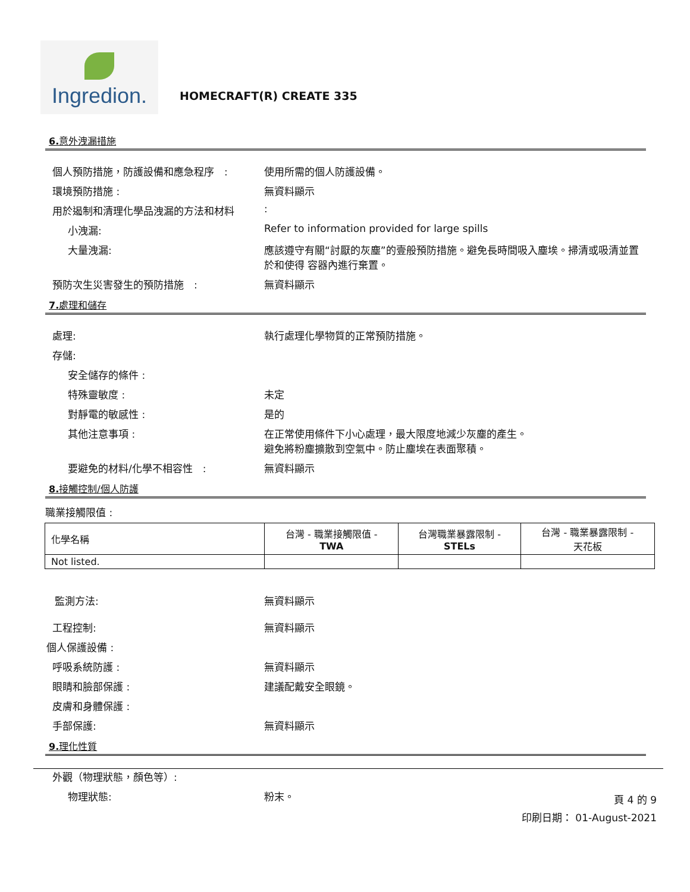Ingredion.
HOMECRAFT(R) CREATE 335
6. 意外洩漏措施
個人預防措施，防護設備和應急程序　: 使用所需的個人防護設備。
環境預防措施 : 無資料顯示
用於遏制和清理化學品洩漏的方法和材料 :
小洩漏: Refer to information provided for large spills
大量洩漏: 應該遵守有關“討厭的灰塵”的壹般預防措施。避免長時間吸入塵埃。掃清或吸清並置於和使得 容器內進行棄置。
預防次生災害發生的預防措施　: 無資料顯示
7. 處理和儲存
處理: 執行處理化學物質的正常預防措施。
存儲:
安全儲存的條件 :
特殊靈敏度 : 未定
對靜電的敏感性 : 是的
其他注意事項 : 在正常使用條件下小心處理，最大限度地減少灰塵的產生。
避免將粉塵擴散到空氣中。防止塵埃在表面聚積。
要避免的材料/化學不相容性　: 無資料顯示
8. 接觸控制/個人防護
職業接觸限值 :
| 化學名稱 | 台灣 - 職業接觸限值 - TWA | 台灣職業暴露限制 - STELs | 台灣 - 職業暴露限制 - 天花板 |
| --- | --- | --- | --- |
| Not listed. | | | |
監測方法: 無資料顯示
工程控制: 無資料顯示
個人保護設備 :
呼吸系統防護 : 無資料顯示
眼睛和臉部保護 : 建議配戴安全眼鏡。
皮膚和身體保護 :
手部保護: 無資料顯示
9. 理化性質
外觀（物理狀態，顏色等）:
物理狀態: 粉末。
頁 4 的 9
印刷日期： 01-August-2021